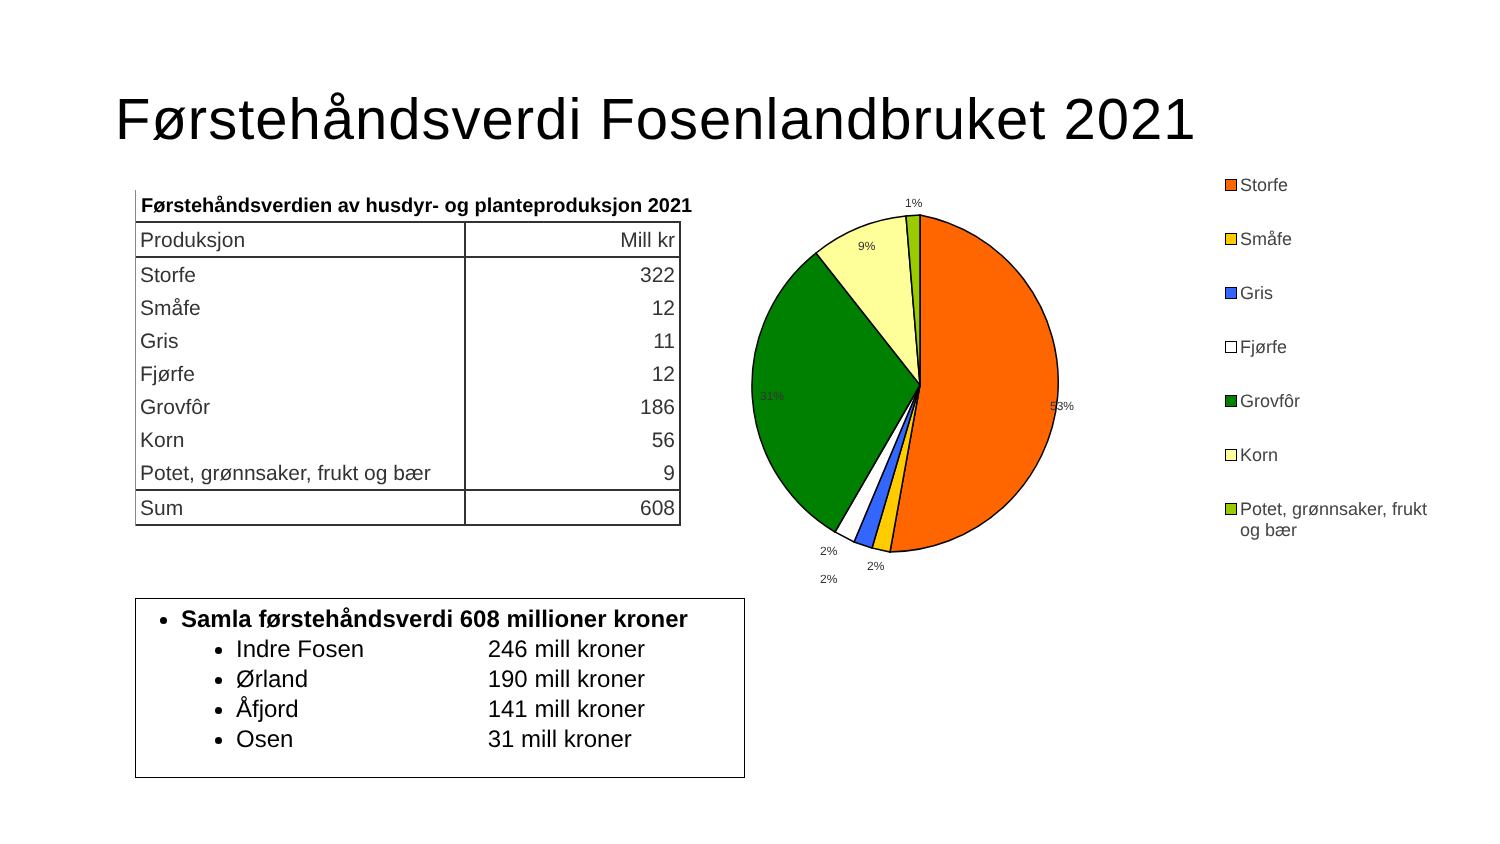Førstehåndsverdi Fosenlandbruket 2021
Førstehåndsverdien av husdyr- og planteproduksjon 2021
| Produksjon | Mill kr |
| --- | --- |
| Storfe | 322 |
| Småfe | 12 |
| Gris | 11 |
| Fjørfe | 12 |
| Grovfôr | 186 |
| Korn | 56 |
| Potet, grønnsaker, frukt og bær | 9 |
| Sum | 608 |
1%
9%
31%
53%
2%
2%
2%
Storfe
Småfe
Gris
Fjørfe
Grovfôr
Korn
Potet, grønnsaker, frukt
og bær
Samla førstehåndsverdi 608 millioner kroner
Indre Fosen 246 mill kroner
Ørland 190 mill kroner
Åfjord 141 mill kroner
Osen 31 mill kroner